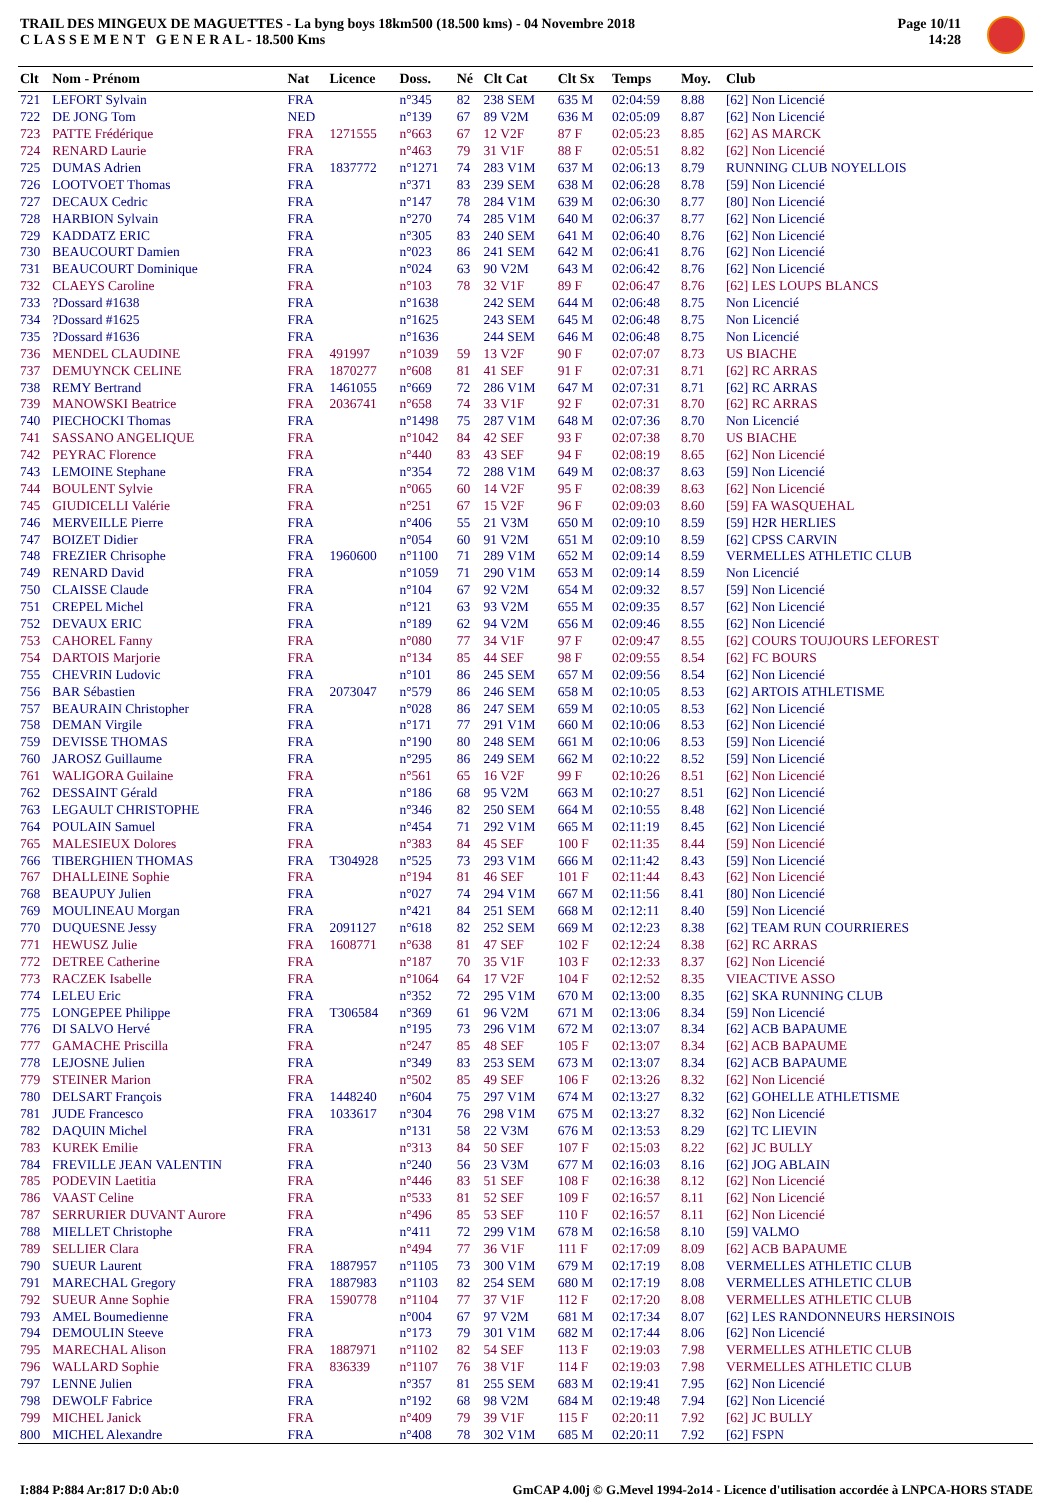TRAIL DES MINGEUX DE MAGUETTES - La byng boys 18km500 (18.500 kms) - 04 Novembre 2018
C L A S S E M E N T G E N E R A L - 18.500 Kms
Page 10/11
14:28
| Clt | Nom - Prénom | Nat | Licence | Doss. | Né | Clt Cat | Clt Sx | Temps | Moy. | Club |
| --- | --- | --- | --- | --- | --- | --- | --- | --- | --- | --- |
| 721 | LEFORT Sylvain | FRA | | n°345 | 82 | 238 SEM | 635 M | 02:04:59 | 8.88 | [62] Non Licencié |
| 722 | DE JONG Tom | NED | | n°139 | 67 | 89 V2M | 636 M | 02:05:09 | 8.87 | [62] Non Licencié |
| 723 | PATTE Frédérique | FRA | 1271555 | n°663 | 67 | 12 V2F | 87 F | 02:05:23 | 8.85 | [62] AS MARCK |
| 724 | RENARD Laurie | FRA | | n°463 | 79 | 31 V1F | 88 F | 02:05:51 | 8.82 | [62] Non Licencié |
| 725 | DUMAS Adrien | FRA | 1837772 | n°1271 | 74 | 283 V1M | 637 M | 02:06:13 | 8.79 | RUNNING CLUB NOYELLOIS |
| 726 | LOOTVOET Thomas | FRA | | n°371 | 83 | 239 SEM | 638 M | 02:06:28 | 8.78 | [59] Non Licencié |
| 727 | DECAUX Cedric | FRA | | n°147 | 78 | 284 V1M | 639 M | 02:06:30 | 8.77 | [80] Non Licencié |
| 728 | HARBION Sylvain | FRA | | n°270 | 74 | 285 V1M | 640 M | 02:06:37 | 8.77 | [62] Non Licencié |
| 729 | KADDATZ ERIC | FRA | | n°305 | 83 | 240 SEM | 641 M | 02:06:40 | 8.76 | [62] Non Licencié |
| 730 | BEAUCOURT Damien | FRA | | n°023 | 86 | 241 SEM | 642 M | 02:06:41 | 8.76 | [62] Non Licencié |
| 731 | BEAUCOURT Dominique | FRA | | n°024 | 63 | 90 V2M | 643 M | 02:06:42 | 8.76 | [62] Non Licencié |
| 732 | CLAEYS Caroline | FRA | | n°103 | 78 | 32 V1F | 89 F | 02:06:47 | 8.76 | [62] LES LOUPS BLANCS |
| 733 | ?Dossard #1638 | FRA | | n°1638 | | 242 SEM | 644 M | 02:06:48 | 8.75 | Non Licencié |
| 734 | ?Dossard #1625 | FRA | | n°1625 | | 243 SEM | 645 M | 02:06:48 | 8.75 | Non Licencié |
| 735 | ?Dossard #1636 | FRA | | n°1636 | | 244 SEM | 646 M | 02:06:48 | 8.75 | Non Licencié |
| 736 | MENDEL CLAUDINE | FRA | 491997 | n°1039 | 59 | 13 V2F | 90 F | 02:07:07 | 8.73 | US BIACHE |
| 737 | DEMUYNCK CELINE | FRA | 1870277 | n°608 | 81 | 41 SEF | 91 F | 02:07:31 | 8.71 | [62] RC ARRAS |
| 738 | REMY Bertrand | FRA | 1461055 | n°669 | 72 | 286 V1M | 647 M | 02:07:31 | 8.71 | [62] RC ARRAS |
| 739 | MANOWSKI Beatrice | FRA | 2036741 | n°658 | 74 | 33 V1F | 92 F | 02:07:31 | 8.70 | [62] RC ARRAS |
| 740 | PIECHOCKI Thomas | FRA | | n°1498 | 75 | 287 V1M | 648 M | 02:07:36 | 8.70 | Non Licencié |
| 741 | SASSANO ANGELIQUE | FRA | | n°1042 | 84 | 42 SEF | 93 F | 02:07:38 | 8.70 | US BIACHE |
| 742 | PEYRAC Florence | FRA | | n°440 | 83 | 43 SEF | 94 F | 02:08:19 | 8.65 | [62] Non Licencié |
| 743 | LEMOINE Stephane | FRA | | n°354 | 72 | 288 V1M | 649 M | 02:08:37 | 8.63 | [59] Non Licencié |
| 744 | BOULENT Sylvie | FRA | | n°065 | 60 | 14 V2F | 95 F | 02:08:39 | 8.63 | [62] Non Licencié |
| 745 | GIUDICELLI Valérie | FRA | | n°251 | 67 | 15 V2F | 96 F | 02:09:03 | 8.60 | [59] FA WASQUEHAL |
| 746 | MERVEILLE Pierre | FRA | | n°406 | 55 | 21 V3M | 650 M | 02:09:10 | 8.59 | [59] H2R HERLIES |
| 747 | BOIZET Didier | FRA | | n°054 | 60 | 91 V2M | 651 M | 02:09:10 | 8.59 | [62] CPSS CARVIN |
| 748 | FREZIER Chrisophe | FRA | 1960600 | n°1100 | 71 | 289 V1M | 652 M | 02:09:14 | 8.59 | VERMELLES ATHLETIC CLUB |
| 749 | RENARD David | FRA | | n°1059 | 71 | 290 V1M | 653 M | 02:09:14 | 8.59 | Non Licencié |
| 750 | CLAISSE Claude | FRA | | n°104 | 67 | 92 V2M | 654 M | 02:09:32 | 8.57 | [59] Non Licencié |
| 751 | CREPEL Michel | FRA | | n°121 | 63 | 93 V2M | 655 M | 02:09:35 | 8.57 | [62] Non Licencié |
| 752 | DEVAUX ERIC | FRA | | n°189 | 62 | 94 V2M | 656 M | 02:09:46 | 8.55 | [62] Non Licencié |
| 753 | CAHOREL Fanny | FRA | | n°080 | 77 | 34 V1F | 97 F | 02:09:47 | 8.55 | [62] COURS TOUJOURS LEFOREST |
| 754 | DARTOIS Marjorie | FRA | | n°134 | 85 | 44 SEF | 98 F | 02:09:55 | 8.54 | [62] FC BOURS |
| 755 | CHEVRIN Ludovic | FRA | | n°101 | 86 | 245 SEM | 657 M | 02:09:56 | 8.54 | [62] Non Licencié |
| 756 | BAR Sébastien | FRA | 2073047 | n°579 | 86 | 246 SEM | 658 M | 02:10:05 | 8.53 | [62] ARTOIS ATHLETISME |
| 757 | BEAURAIN Christopher | FRA | | n°028 | 86 | 247 SEM | 659 M | 02:10:05 | 8.53 | [62] Non Licencié |
| 758 | DEMAN Virgile | FRA | | n°171 | 77 | 291 V1M | 660 M | 02:10:06 | 8.53 | [62] Non Licencié |
| 759 | DEVISSE THOMAS | FRA | | n°190 | 80 | 248 SEM | 661 M | 02:10:06 | 8.53 | [59] Non Licencié |
| 760 | JAROSZ Guillaume | FRA | | n°295 | 86 | 249 SEM | 662 M | 02:10:22 | 8.52 | [59] Non Licencié |
| 761 | WALIGORA Guilaine | FRA | | n°561 | 65 | 16 V2F | 99 F | 02:10:26 | 8.51 | [62] Non Licencié |
| 762 | DESSAINT Gérald | FRA | | n°186 | 68 | 95 V2M | 663 M | 02:10:27 | 8.51 | [62] Non Licencié |
| 763 | LEGAULT CHRISTOPHE | FRA | | n°346 | 82 | 250 SEM | 664 M | 02:10:55 | 8.48 | [62] Non Licencié |
| 764 | POULAIN Samuel | FRA | | n°454 | 71 | 292 V1M | 665 M | 02:11:19 | 8.45 | [62] Non Licencié |
| 765 | MALESIEUX Dolores | FRA | | n°383 | 84 | 45 SEF | 100 F | 02:11:35 | 8.44 | [59] Non Licencié |
| 766 | TIBERGHIEN THOMAS | FRA | T304928 | n°525 | 73 | 293 V1M | 666 M | 02:11:42 | 8.43 | [59] Non Licencié |
| 767 | DHALLEINE Sophie | FRA | | n°194 | 81 | 46 SEF | 101 F | 02:11:44 | 8.43 | [62] Non Licencié |
| 768 | BEAUPUY Julien | FRA | | n°027 | 74 | 294 V1M | 667 M | 02:11:56 | 8.41 | [80] Non Licencié |
| 769 | MOULINEAU Morgan | FRA | | n°421 | 84 | 251 SEM | 668 M | 02:12:11 | 8.40 | [59] Non Licencié |
| 770 | DUQUESNE Jessy | FRA | 2091127 | n°618 | 82 | 252 SEM | 669 M | 02:12:23 | 8.38 | [62] TEAM RUN COURRIERES |
| 771 | HEWUSZ Julie | FRA | 1608771 | n°638 | 81 | 47 SEF | 102 F | 02:12:24 | 8.38 | [62] RC ARRAS |
| 772 | DETREE Catherine | FRA | | n°187 | 70 | 35 V1F | 103 F | 02:12:33 | 8.37 | [62] Non Licencié |
| 773 | RACZEK Isabelle | FRA | | n°1064 | 64 | 17 V2F | 104 F | 02:12:52 | 8.35 | VIEACTIVE ASSO |
| 774 | LELEU Eric | FRA | | n°352 | 72 | 295 V1M | 670 M | 02:13:00 | 8.35 | [62] SKA RUNNING CLUB |
| 775 | LONGEPEE Philippe | FRA | T306584 | n°369 | 61 | 96 V2M | 671 M | 02:13:06 | 8.34 | [59] Non Licencié |
| 776 | DI SALVO Hervé | FRA | | n°195 | 73 | 296 V1M | 672 M | 02:13:07 | 8.34 | [62] ACB BAPAUME |
| 777 | GAMACHE Priscilla | FRA | | n°247 | 85 | 48 SEF | 105 F | 02:13:07 | 8.34 | [62] ACB BAPAUME |
| 778 | LEJOSNE Julien | FRA | | n°349 | 83 | 253 SEM | 673 M | 02:13:07 | 8.34 | [62] ACB BAPAUME |
| 779 | STEINER Marion | FRA | | n°502 | 85 | 49 SEF | 106 F | 02:13:26 | 8.32 | [62] Non Licencié |
| 780 | DELSART François | FRA | 1448240 | n°604 | 75 | 297 V1M | 674 M | 02:13:27 | 8.32 | [62] GOHELLE ATHLETISME |
| 781 | JUDE Francesco | FRA | 1033617 | n°304 | 76 | 298 V1M | 675 M | 02:13:27 | 8.32 | [62] Non Licencié |
| 782 | DAQUIN Michel | FRA | | n°131 | 58 | 22 V3M | 676 M | 02:13:53 | 8.29 | [62] TC LIEVIN |
| 783 | KUREK Emilie | FRA | | n°313 | 84 | 50 SEF | 107 F | 02:15:03 | 8.22 | [62] JC BULLY |
| 784 | FREVILLE JEAN VALENTIN | FRA | | n°240 | 56 | 23 V3M | 677 M | 02:16:03 | 8.16 | [62] JOG ABLAIN |
| 785 | PODEVIN Laetitia | FRA | | n°446 | 83 | 51 SEF | 108 F | 02:16:38 | 8.12 | [62] Non Licencié |
| 786 | VAAST Celine | FRA | | n°533 | 81 | 52 SEF | 109 F | 02:16:57 | 8.11 | [62] Non Licencié |
| 787 | SERRURIER DUVANT Aurore | FRA | | n°496 | 85 | 53 SEF | 110 F | 02:16:57 | 8.11 | [62] Non Licencié |
| 788 | MIELLET Christophe | FRA | | n°411 | 72 | 299 V1M | 678 M | 02:16:58 | 8.10 | [59] VALMO |
| 789 | SELLIER Clara | FRA | | n°494 | 77 | 36 V1F | 111 F | 02:17:09 | 8.09 | [62] ACB BAPAUME |
| 790 | SUEUR Laurent | FRA | 1887957 | n°1105 | 73 | 300 V1M | 679 M | 02:17:19 | 8.08 | VERMELLES ATHLETIC CLUB |
| 791 | MARECHAL Gregory | FRA | 1887983 | n°1103 | 82 | 254 SEM | 680 M | 02:17:19 | 8.08 | VERMELLES ATHLETIC CLUB |
| 792 | SUEUR Anne Sophie | FRA | 1590778 | n°1104 | 77 | 37 V1F | 112 F | 02:17:20 | 8.08 | VERMELLES ATHLETIC CLUB |
| 793 | AMEL Boumedienne | FRA | | n°004 | 67 | 97 V2M | 681 M | 02:17:34 | 8.07 | [62] LES RANDONNEURS HERSINOIS |
| 794 | DEMOULIN Steeve | FRA | | n°173 | 79 | 301 V1M | 682 M | 02:17:44 | 8.06 | [62] Non Licencié |
| 795 | MARECHAL Alison | FRA | 1887971 | n°1102 | 82 | 54 SEF | 113 F | 02:19:03 | 7.98 | VERMELLES ATHLETIC CLUB |
| 796 | WALLARD Sophie | FRA | 836339 | n°1107 | 76 | 38 V1F | 114 F | 02:19:03 | 7.98 | VERMELLES ATHLETIC CLUB |
| 797 | LENNE Julien | FRA | | n°357 | 81 | 255 SEM | 683 M | 02:19:41 | 7.95 | [62] Non Licencié |
| 798 | DEWOLF Fabrice | FRA | | n°192 | 68 | 98 V2M | 684 M | 02:19:48 | 7.94 | [62] Non Licencié |
| 799 | MICHEL Janick | FRA | | n°409 | 79 | 39 V1F | 115 F | 02:20:11 | 7.92 | [62] JC BULLY |
| 800 | MICHEL Alexandre | FRA | | n°408 | 78 | 302 V1M | 685 M | 02:20:11 | 7.92 | [62] FSPN |
I:884 P:884 Ar:817 D:0 Ab:0 GmCAP 4.00j © G.Mevel 1994-2o14 - Licence d'utilisation accordée à LNPCA-HORS STADE